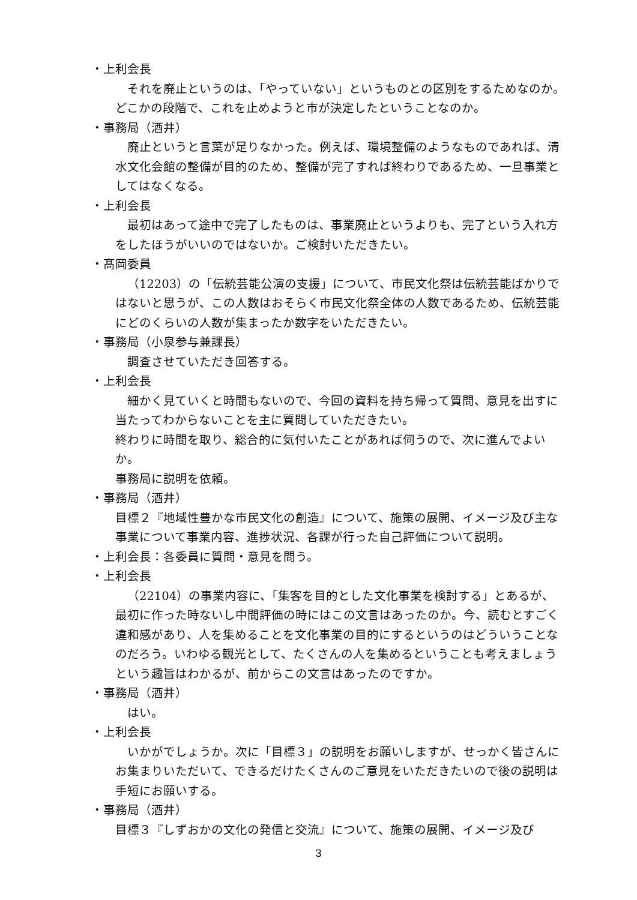・上利会長
それを廃止というのは、「やっていない」というものとの区別をするためなのか。どこかの段階で、これを止めようと市が決定したということなのか。
・事務局（酒井）
廃止というと言葉が足りなかった。例えば、環境整備のようなものであれば、清水文化会館の整備が目的のため、整備が完了すれば終わりであるため、一旦事業としてはなくなる。
・上利会長
最初はあって途中で完了したものは、事業廃止というよりも、完了という入れ方をしたほうがいいのではないか。ご検討いただきたい。
・髙岡委員
（12203）の「伝統芸能公演の支援」について、市民文化祭は伝統芸能ばかりではないと思うが、この人数はおそらく市民文化祭全体の人数であるため、伝統芸能にどのくらいの人数が集まったか数字をいただきたい。
・事務局（小泉参与兼課長）
調査させていただき回答する。
・上利会長
細かく見ていくと時間もないので、今回の資料を持ち帰って質問、意見を出すに当たってわからないことを主に質問していただきたい。
終わりに時間を取り、総合的に気付いたことがあれば伺うので、次に進んでよいか。
事務局に説明を依頼。
・事務局（酒井）
目標２『地域性豊かな市民文化の創造』について、施策の展開、イメージ及び主な事業について事業内容、進捗状況、各課が行った自己評価について説明。
・上利会長：各委員に質問・意見を問う。
・上利会長
（22104）の事業内容に、「集客を目的とした文化事業を検討する」とあるが、最初に作った時ないし中間評価の時にはこの文言はあったのか。今、読むとすごく違和感があり、人を集めることを文化事業の目的にするというのはどういうことなのだろう。いわゆる観光として、たくさんの人を集めるということも考えましょうという趣旨はわかるが、前からこの文言はあったのですか。
・事務局（酒井）
はい。
・上利会長
いかがでしょうか。次に「目標３」の説明をお願いしますが、せっかく皆さんにお集まりいただいて、できるだけたくさんのご意見をいただきたいので後の説明は手短にお願いする。
・事務局（酒井）
目標３『しずおかの文化の発信と交流』について、施策の展開、イメージ及び
3